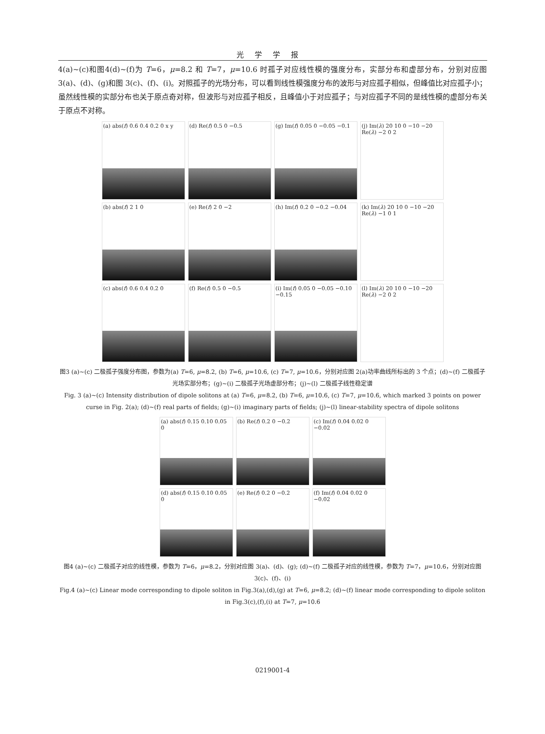光学学报
4(a)~(c)和图4(d)~(f)为 T=6，μ=8.2 和 T=7，μ=10.6 时孤子对应线性模的强度分布，实部分布和虚部分布，分别对应图 3(a)、(d)、(g)和图 3(c)、(f)、(i)。对照孤子的光场分布，可以看到线性模强度分布的波形与对应孤子相似，但峰值比对应孤子小；虽然线性模的实部分布也关于原点奇对称，但波形与对应孤子相反，且峰值小于对应孤子；与对应孤子不同的是线性模的虚部分布关于原点不对称。
(a) abs(f) 0.6 0.4 0.2 0 x y
(d) Re(f) 0.5 0 −0.5
(g) Im(f) 0.05 0 −0.05 −0.1
(j) Im(λ) 20 10 0 −10 −20 Re(λ) −2 0 2
(b) abs(f) 2 1 0
(e) Re(f) 2 0 −2
(h) Im(f) 0.2 0 −0.2 −0.04
(k) Im(λ) 20 10 0 −10 −20 Re(λ) −1 0 1
(c) abs(f) 0.6 0.4 0.2 0
(f) Re(f) 0.5 0 −0.5
(i) Im(f) 0.05 0 −0.05 −0.10 −0.15
(l) Im(λ) 20 10 0 −10 −20 Re(λ) −2 0 2
图3 (a)~(c) 二极孤子强度分布图，参数为(a) T=6, μ=8.2, (b) T=6, μ=10.6, (c) T=7, μ=10.6，分别对应图 2(a)功率曲线所标出的 3 个点；(d)~(f) 二极孤子光场实部分布；(g)~(i) 二极孤子光场虚部分布；(j)~(l) 二极孤子线性稳定谱
Fig. 3 (a)~(c) Intensity distribution of dipole solitons at (a) T=6, μ=8.2, (b) T=6, μ=10.6, (c) T=7, μ=10.6, which marked 3 points on power curse in Fig. 2(a); (d)~(f) real parts of fields; (g)~(i) imaginary parts of fields; (j)~(l) linear-stability spectra of dipole solitons
(a) abs(f) 0.15 0.10 0.05 0
(b) Re(f) 0.2 0 −0.2
(c) Im(f) 0.04 0.02 0 −0.02
(d) abs(f) 0.15 0.10 0.05 0
(e) Re(f) 0.2 0 −0.2
(f) Im(f) 0.04 0.02 0 −0.02
图4 (a)~(c) 二极孤子对应的线性模，参数为 T=6，μ=8.2，分别对应图 3(a)、(d)、(g); (d)~(f) 二极孤子对应的线性模，参数为 T=7，μ=10.6，分别对应图 3(c)、(f)、(i)
Fig.4 (a)~(c) Linear mode corresponding to dipole soliton in Fig.3(a),(d),(g) at T=6, μ=8.2; (d)~(f) linear mode corresponding to dipole soliton in Fig.3(c),(f),(i) at T=7, μ=10.6
0219001-4